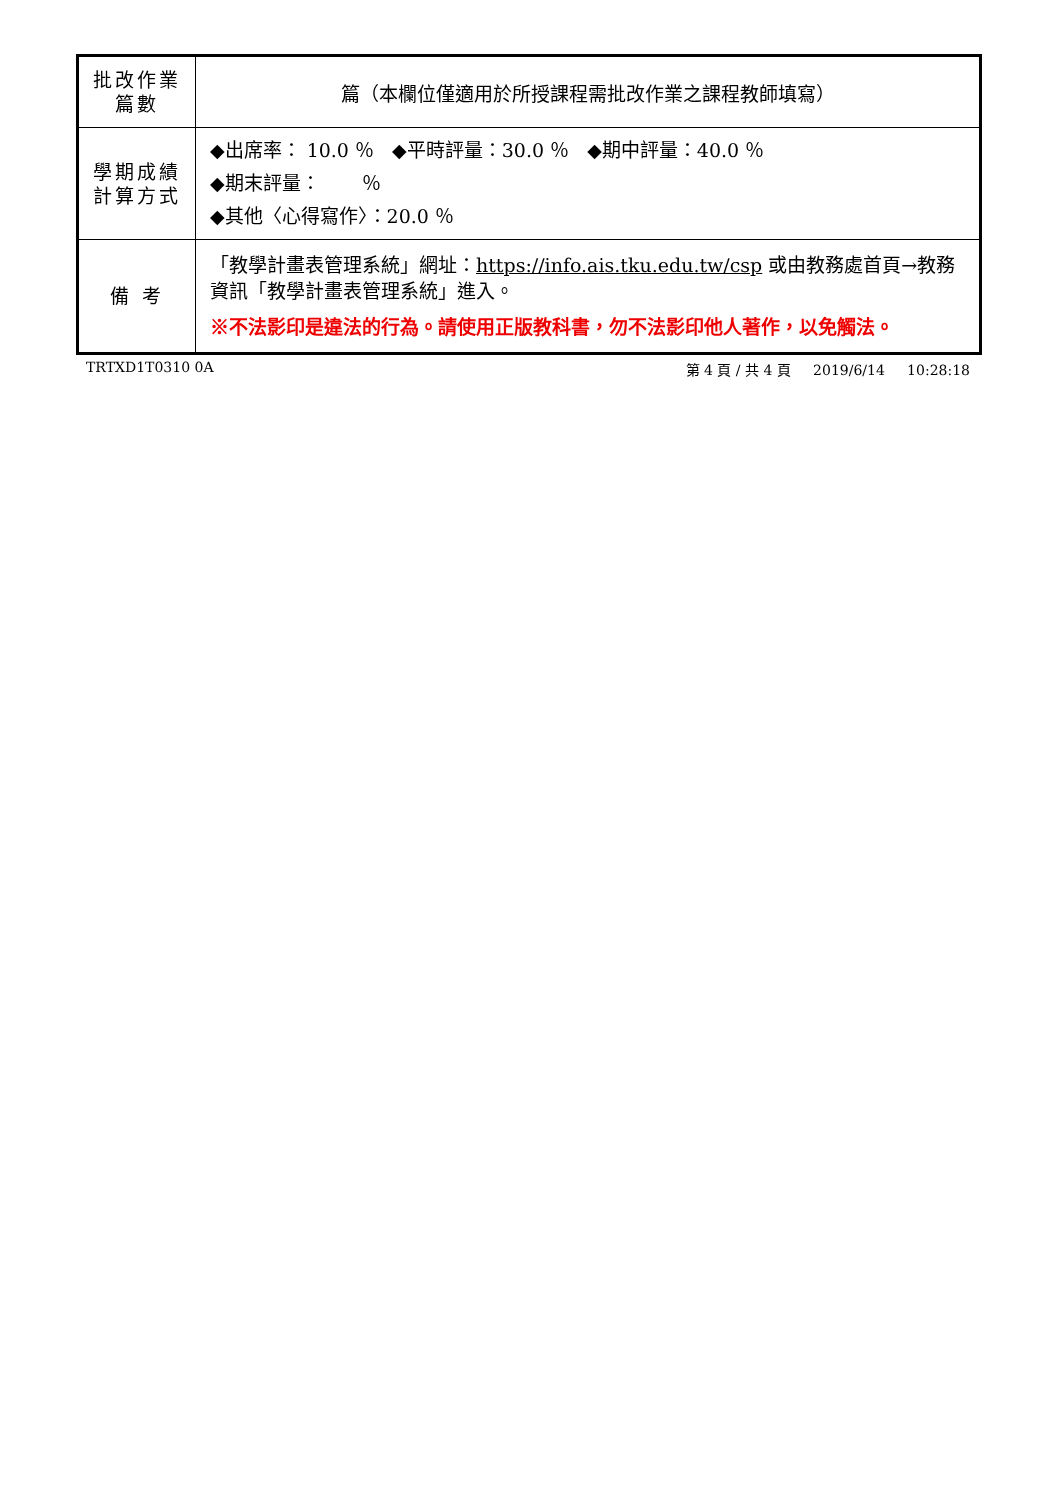| 批改作業 篇數 | 篇（本欄位僅適用於所授課程需批改作業之課程教師填寫） |
| 學期成績 計算方式 | ◆出席率： 10.0 ％ ◆平時評量：30.0 ％ ◆期中評量：40.0 ％ ◆期末評量： ％ ◆其他〈心得寫作〉：20.0 ％ |
| 備 考 | 「教學計畫表管理系統」網址： https://info.ais.tku.edu.tw/csp 或由教務處首頁→教務資訊「教學計畫表管理系統」進入。 ※不法影印是違法的行為。請使用正版教科書，勿不法影印他人著作，以免觸法。 |
TRTXD1T0310 0A 第 4 頁 / 共 4 頁 2019/6/14 10:28:18